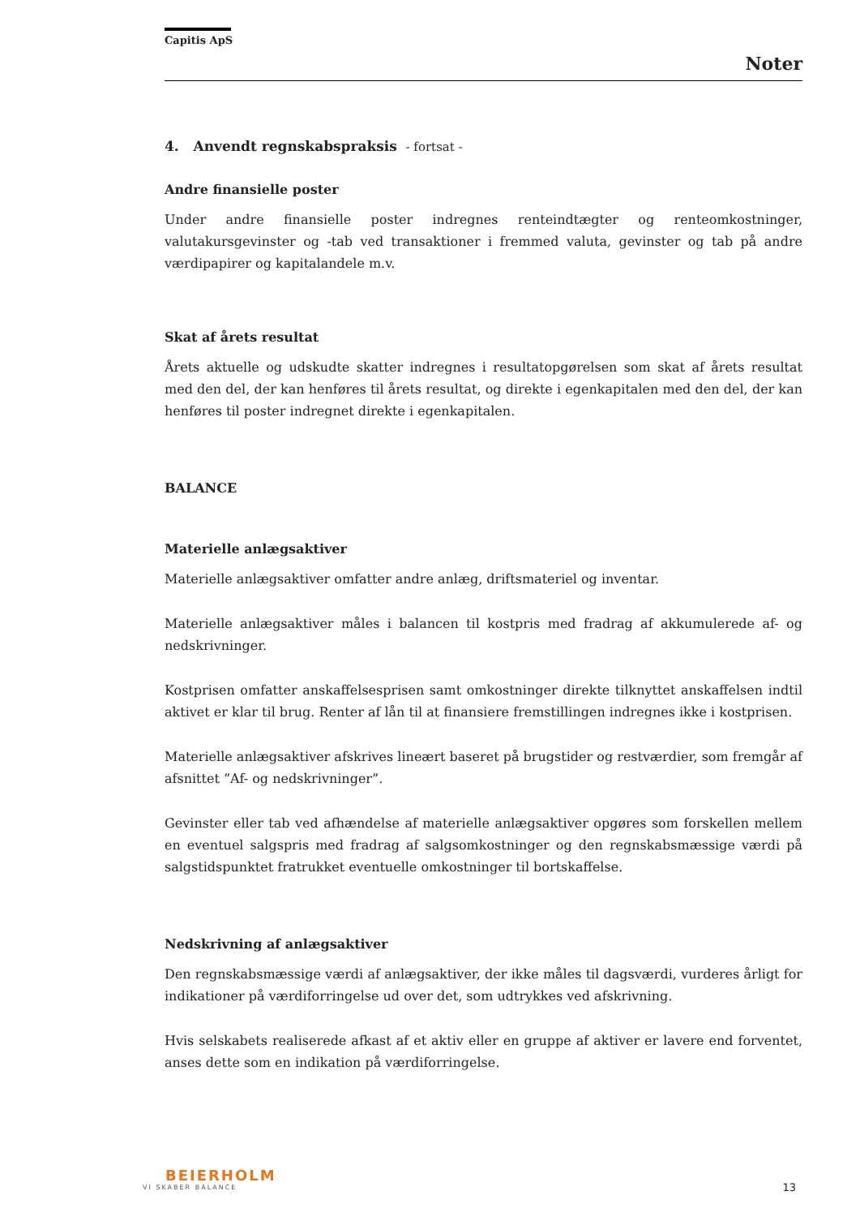Capitis ApS
Noter
4. Anvendt regnskabspraksis - fortsat -
Andre finansielle poster
Under andre finansielle poster indregnes renteindtægter og renteomkostninger, valutakursgevinster og -tab ved transaktioner i fremmed valuta, gevinster og tab på andre værdipapirer og kapitalandele m.v.
Skat af årets resultat
Årets aktuelle og udskudte skatter indregnes i resultatopgørelsen som skat af årets resultat med den del, der kan henføres til årets resultat, og direkte i egenkapitalen med den del, der kan henføres til poster indregnet direkte i egenkapitalen.
BALANCE
Materielle anlægsaktiver
Materielle anlægsaktiver omfatter andre anlæg, driftsmateriel og inventar.
Materielle anlægsaktiver måles i balancen til kostpris med fradrag af akkumulerede af- og nedskrivninger.
Kostprisen omfatter anskaffelsesprisen samt omkostninger direkte tilknyttet anskaffelsen indtil aktivet er klar til brug. Renter af lån til at finansiere fremstillingen indregnes ikke i kostprisen.
Materielle anlægsaktiver afskrives lineært baseret på brugstider og restværdier, som fremgår af afsnittet ”Af- og nedskrivninger”.
Gevinster eller tab ved afhændelse af materielle anlægsaktiver opgøres som forskellen mellem en eventuel salgspris med fradrag af salgsomkostninger og den regnskabsmæssige værdi på salgstidspunktet fratrukket eventuelle omkostninger til bortskaffelse.
Nedskrivning af anlægsaktiver
Den regnskabsmæssige værdi af anlægsaktiver, der ikke måles til dagsværdi, vurderes årligt for indikationer på værdiforringelse ud over det, som udtrykkes ved afskrivning.
Hvis selskabets realiserede afkast af et aktiv eller en gruppe af aktiver er lavere end forventet, anses dette som en indikation på værdiforringelse.
BEIERHOLM
VI SKABER BALANCE
13